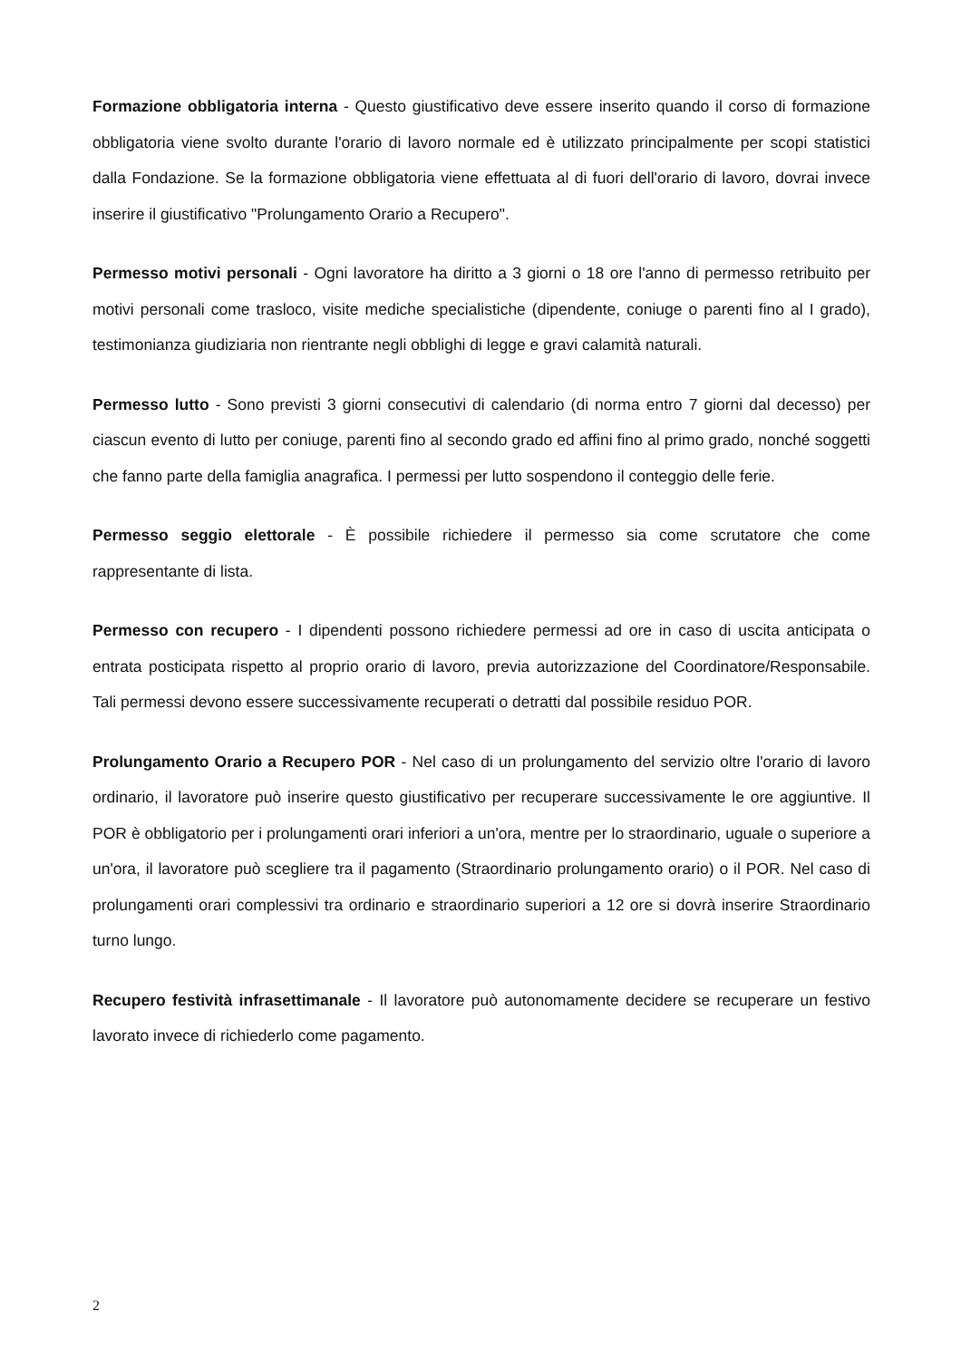Formazione obbligatoria interna - Questo giustificativo deve essere inserito quando il corso di formazione obbligatoria viene svolto durante l'orario di lavoro normale ed è utilizzato principalmente per scopi statistici dalla Fondazione. Se la formazione obbligatoria viene effettuata al di fuori dell'orario di lavoro, dovrai invece inserire il giustificativo "Prolungamento Orario a Recupero".
Permesso motivi personali - Ogni lavoratore ha diritto a 3 giorni o 18 ore l'anno di permesso retribuito per motivi personali come trasloco, visite mediche specialistiche (dipendente, coniuge o parenti fino al I grado), testimonianza giudiziaria non rientrante negli obblighi di legge e gravi calamità naturali.
Permesso lutto - Sono previsti 3 giorni consecutivi di calendario (di norma entro 7 giorni dal decesso) per ciascun evento di lutto per coniuge, parenti fino al secondo grado ed affini fino al primo grado, nonché soggetti che fanno parte della famiglia anagrafica. I permessi per lutto sospendono il conteggio delle ferie.
Permesso seggio elettorale - È possibile richiedere il permesso sia come scrutatore che come rappresentante di lista.
Permesso con recupero - I dipendenti possono richiedere permessi ad ore in caso di uscita anticipata o entrata posticipata rispetto al proprio orario di lavoro, previa autorizzazione del Coordinatore/Responsabile. Tali permessi devono essere successivamente recuperati o detratti dal possibile residuo POR.
Prolungamento Orario a Recupero POR - Nel caso di un prolungamento del servizio oltre l'orario di lavoro ordinario, il lavoratore può inserire questo giustificativo per recuperare successivamente le ore aggiuntive. Il POR è obbligatorio per i prolungamenti orari inferiori a un'ora, mentre per lo straordinario, uguale o superiore a un'ora, il lavoratore può scegliere tra il pagamento (Straordinario prolungamento orario) o il POR. Nel caso di prolungamenti orari complessivi tra ordinario e straordinario superiori a 12 ore si dovrà inserire Straordinario turno lungo.
Recupero festività infrasettimanale - Il lavoratore può autonomamente decidere se recuperare un festivo lavorato invece di richiederlo come pagamento.
2